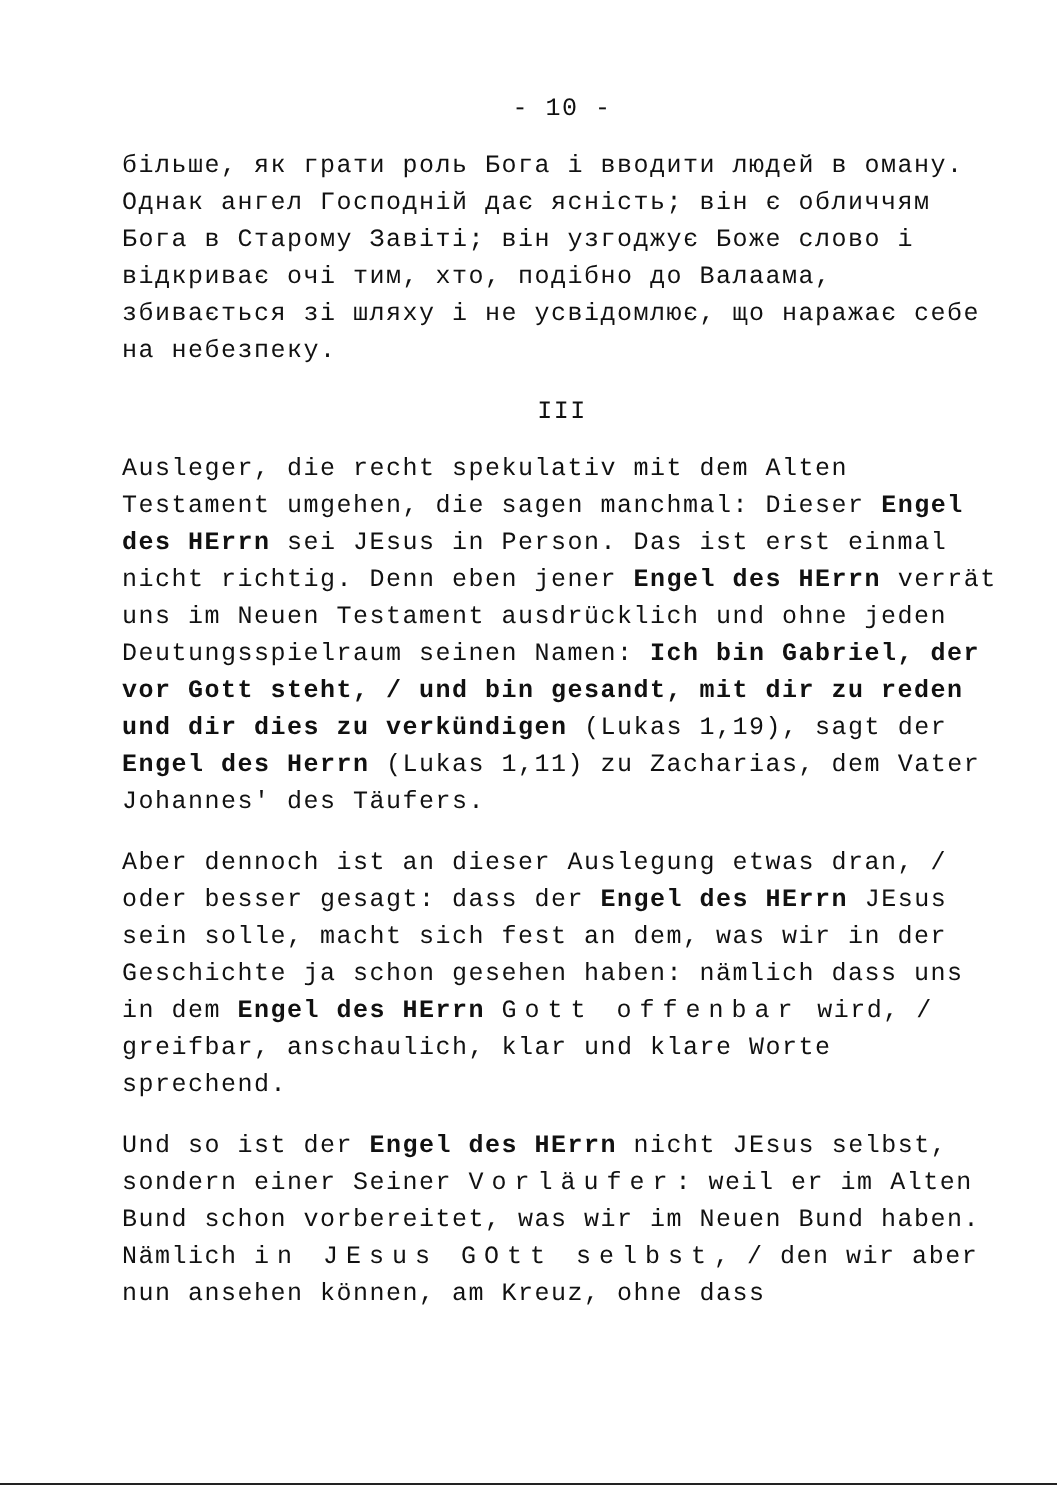- 10 -
більше, як грати роль Бога і вводити людей в оману. Однак ангел Господній дає ясність; він є обличчям Бога в Старому Завіті; він узгоджує Боже слово і відкриває очі тим, хто, подібно до Валаама, збивається зі шляху і не усвідомлює, що наражає себе на небезпеку.
III
Ausleger, die recht spekulativ mit dem Alten Testament umgehen, die sagen manchmal: Dieser Engel des HErrn sei JEsus in Person. Das ist erst einmal nicht richtig. Denn eben jener Engel des HErrn verrät uns im Neuen Testament ausdrücklich und ohne jeden Deutungsspielraum seinen Namen: Ich bin Gabriel, der vor Gott steht, / und bin gesandt, mit dir zu reden und dir dies zu verkündigen (Lukas 1,19), sagt der Engel des Herrn (Lukas 1,11) zu Zacharias, dem Vater Johannes' des Täufers.
Aber dennoch ist an dieser Auslegung etwas dran, / oder besser gesagt: dass der Engel des HErrn JEsus sein solle, macht sich fest an dem, was wir in der Geschichte ja schon gesehen haben: nämlich dass uns in dem Engel des HErrn Gott offenbar wird, / greifbar, anschaulich, klar und klare Worte sprechend.
Und so ist der Engel des HErrn nicht JEsus selbst, sondern einer Seiner Vorläufer: weil er im Alten Bund schon vorbereitet, was wir im Neuen Bund haben. Nämlich in JEsus GOtt selbst, / den wir aber nun ansehen können, am Kreuz, ohne dass